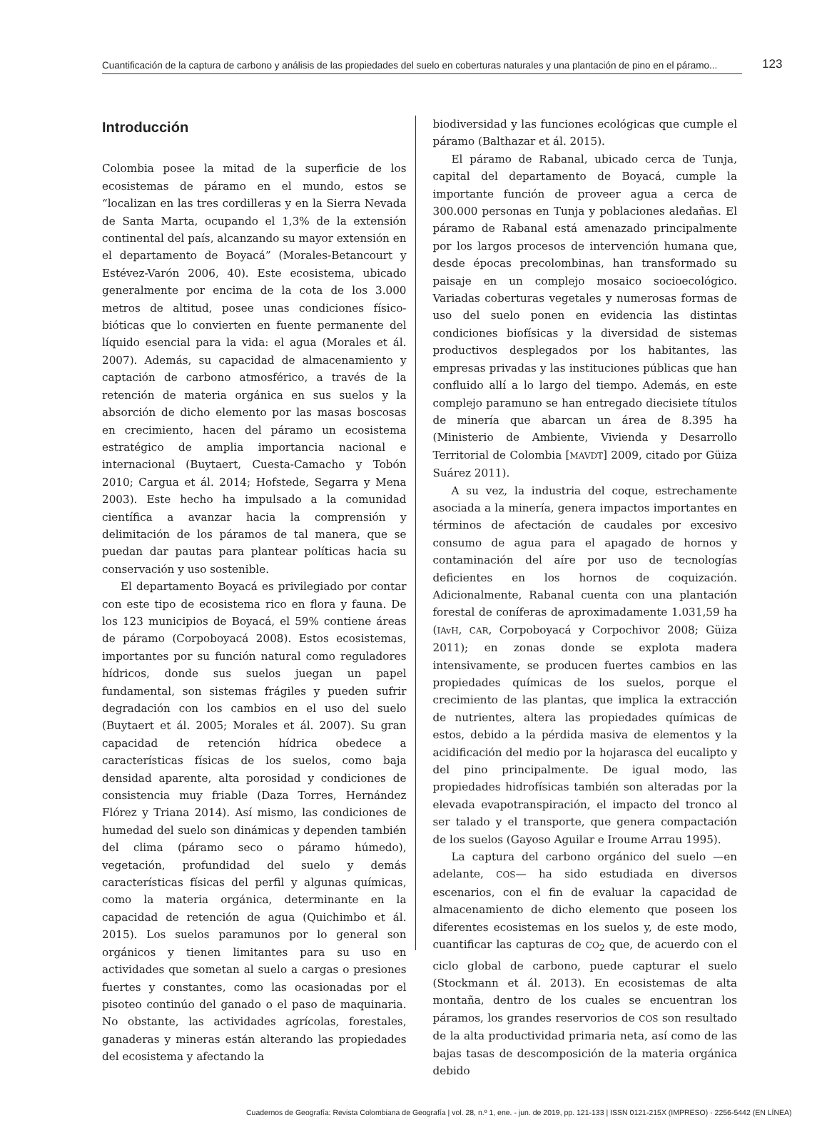Cuantificación de la captura de carbono y análisis de las propiedades del suelo en coberturas naturales y una plantación de pino en el páramo... 123
Introducción
Colombia posee la mitad de la superficie de los ecosistemas de páramo en el mundo, estos se “localizan en las tres cordilleras y en la Sierra Nevada de Santa Marta, ocupando el 1,3% de la extensión continental del país, alcanzando su mayor extensión en el departamento de Boyacá” (Morales-Betancourt y Estévez-Varón 2006, 40). Este ecosistema, ubicado generalmente por encima de la cota de los 3.000 metros de altitud, posee unas condiciones físico-bióticas que lo convierten en fuente permanente del líquido esencial para la vida: el agua (Morales et ál. 2007). Además, su capacidad de almacenamiento y captación de carbono atmosférico, a través de la retención de materia orgánica en sus suelos y la absorción de dicho elemento por las masas boscosas en crecimiento, hacen del páramo un ecosistema estratégico de amplia importancia nacional e internacional (Buytaert, Cuesta-Camacho y Tobón 2010; Cargua et ál. 2014; Hofstede, Segarra y Mena 2003). Este hecho ha impulsado a la comunidad científica a avanzar hacia la comprensión y delimitación de los páramos de tal manera, que se puedan dar pautas para plantear políticas hacia su conservación y uso sostenible.
El departamento Boyacá es privilegiado por contar con este tipo de ecosistema rico en flora y fauna. De los 123 municipios de Boyacá, el 59% contiene áreas de páramo (Corpoboyacá 2008). Estos ecosistemas, importantes por su función natural como reguladores hídricos, donde sus suelos juegan un papel fundamental, son sistemas frágiles y pueden sufrir degradación con los cambios en el uso del suelo (Buytaert et ál. 2005; Morales et ál. 2007). Su gran capacidad de retención hídrica obedece a características físicas de los suelos, como baja densidad aparente, alta porosidad y condiciones de consistencia muy friable (Daza Torres, Hernández Flórez y Triana 2014). Así mismo, las condiciones de humedad del suelo son dinámicas y dependen también del clima (páramo seco o páramo húmedo), vegetación, profundidad del suelo y demás características físicas del perfil y algunas químicas, como la materia orgánica, determinante en la capacidad de retención de agua (Quichimbo et ál. 2015). Los suelos paramunos por lo general son orgánicos y tienen limitantes para su uso en actividades que sometan al suelo a cargas o presiones fuertes y constantes, como las ocasionadas por el pisoteo continúo del ganado o el paso de maquinaria. No obstante, las actividades agrícolas, forestales, ganaderas y mineras están alterando las propiedades del ecosistema y afectando la
biodiversidad y las funciones ecológicas que cumple el páramo (Balthazar et ál. 2015).
El páramo de Rabanal, ubicado cerca de Tunja, capital del departamento de Boyacá, cumple la importante función de proveer agua a cerca de 300.000 personas en Tunja y poblaciones aledañas. El páramo de Rabanal está amenazado principalmente por los largos procesos de intervención humana que, desde épocas precolombinas, han transformado su paisaje en un complejo mosaico socioecológico. Variadas coberturas vegetales y numerosas formas de uso del suelo ponen en evidencia las distintas condiciones biofísicas y la diversidad de sistemas productivos desplegados por los habitantes, las empresas privadas y las instituciones públicas que han confluido allí a lo largo del tiempo. Además, en este complejo paramuno se han entregado diecisiete títulos de minería que abarcan un área de 8.395 ha (Ministerio de Ambiente, Vivienda y Desarrollo Territorial de Colombia [MAVDT] 2009, citado por Güiza Suárez 2011).
A su vez, la industria del coque, estrechamente asociada a la minería, genera impactos importantes en términos de afectación de caudales por excesivo consumo de agua para el apagado de hornos y contaminación del aíre por uso de tecnologías deficientes en los hornos de coquización. Adicionalmente, Rabanal cuenta con una plantación forestal de coníferas de aproximadamente 1.031,59 ha (IAvH, CAR, Corpoboyacá y Corpochivor 2008; Güiza 2011); en zonas donde se explota madera intensivamente, se producen fuertes cambios en las propiedades químicas de los suelos, porque el crecimiento de las plantas, que implica la extracción de nutrientes, altera las propiedades químicas de estos, debido a la pérdida masiva de elementos y la acidificación del medio por la hojarasca del eucalipto y del pino principalmente. De igual modo, las propiedades hidrofísicas también son alteradas por la elevada evapotranspiración, el impacto del tronco al ser talado y el transporte, que genera compactación de los suelos (Gayoso Aguilar e Iroume Arrau 1995).
La captura del carbono orgánico del suelo —en adelante, COS— ha sido estudiada en diversos escenarios, con el fin de evaluar la capacidad de almacenamiento de dicho elemento que poseen los diferentes ecosistemas en los suelos y, de este modo, cuantificar las capturas de CO<sub>2</sub> que, de acuerdo con el ciclo global de carbono, puede capturar el suelo (Stockmann et ál. 2013). En ecosistemas de alta montaña, dentro de los cuales se encuentran los páramos, los grandes reservorios de COS son resultado de la alta productividad primaria neta, así como de las bajas tasas de descomposición de la materia orgánica debido
Cuadernos de Geografía: Revista Colombiana de Geografía | vol. 28, n.º 1, ene. - jun. de 2019, pp. 121-133 | ISSN 0121-215X (IMPRESO) · 2256-5442 (EN LÍNEA)